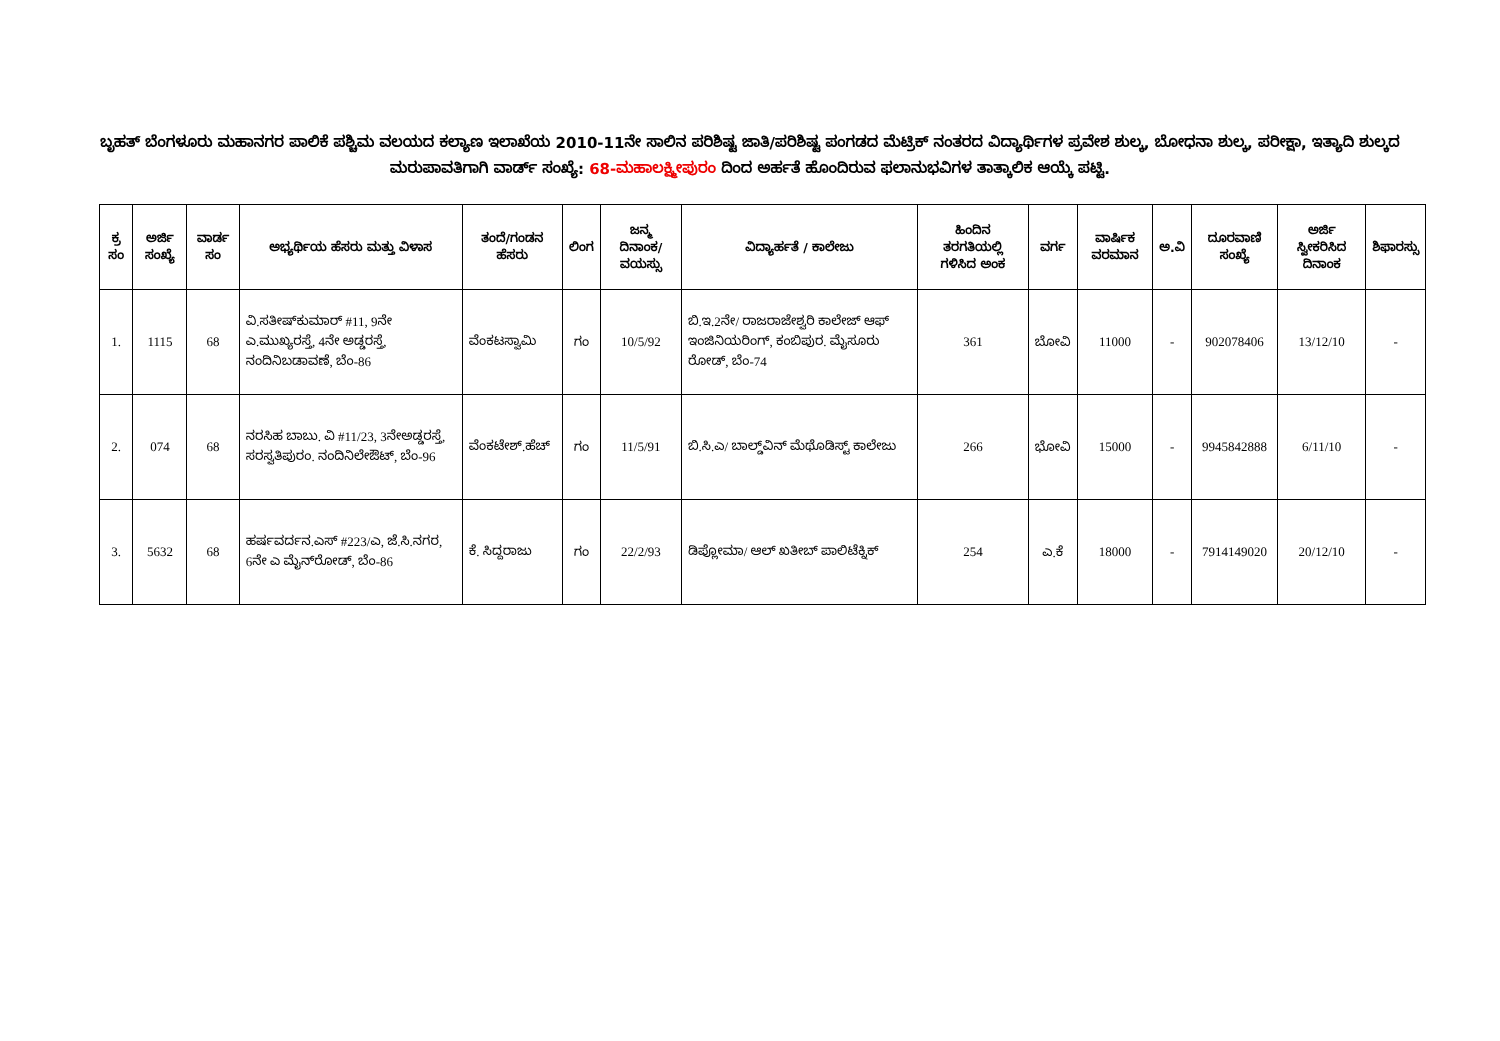ಬೃಹತ್ ಬೆಂಗಳೂರು ಮಹಾನಗರ ಪಾಲಿಕೆ ಪಶ್ಚಿಮ ವಲಯದ ಕಲ್ಯಾಣ ಇಲಾಖೆಯ 2010-11ನೇ ಸಾಲಿನ ಪರಿಶಿಷ್ಟ ಜಾತಿ/ಪರಿಶಿಷ್ಟ ಪಂಗಡದ ಮೆಟ್ರಿಕ್ ನಂತರದ ವಿದ್ಯಾರ್ಥಿಗಳ ಪ್ರವೇಶ ಶುಲ್ಕ, ಬೋಧನಾ ಶುಲ್ಕ, ಪರೀಕ್ಷಾ, ಇತ್ಯಾದಿ ಶುಲ್ಕದ ಮರುಪಾವತಿಗಾಗಿ ವಾರ್ಡ್ ಸಂಖ್ಯೆ: 68-ಮಹಾಲಕ್ಷ್ಮೀಪುರಂ ದಿಂದ ಅರ್ಹತೆ ಹೊಂದಿರುವ ಫಲಾನುಭವಿಗಳ ತಾತ್ಕಾಲಿಕ ಆಯ್ಕೆ ಪಟ್ಟಿ.
| ಕ್ರ ಸಂ | ಅರ್ಜಿ ಸಂಖ್ಯೆ | ವಾರ್ಡ ಸಂ | ಅಭ್ಯರ್ಥಿಯ ಹೆಸರು ಮತ್ತು ವಿಳಾಸ | ತಂದೆ/ಗಂಡನ ಹೆಸರು | ಲಿಂಗ | ಜನ್ಮ ದಿನಾಂಕ/ ವಯಸ್ಸು | ವಿದ್ಯಾರ್ಹತೆ / ಕಾಲೇಜು | ಹಿಂದಿನ ತರಗತಿಯಲ್ಲಿ ಗಳಿಸಿದ ಅಂಕ | ವರ್ಗ | ವಾರ್ಷಿಕ ವರಮಾನ | ಅ.ವಿ | ದೂರವಾಣಿ ಸಂಖ್ಯೆ | ಅರ್ಜಿ ಸ್ವೀಕರಿಸಿದ ದಿನಾಂಕ | ಶಿಫಾರಸ್ಸು |
| --- | --- | --- | --- | --- | --- | --- | --- | --- | --- | --- | --- | --- | --- | --- |
| 1. | 1115 | 68 | ವಿ.ಸತೀಷ್‌ಕುಮಾರ್ #11, 9ನೇ ಎ.ಮುಖ್ಯರಸ್ತೆ, 4ನೇ ಅಡ್ಡರಸ್ತೆ, ನಂದಿನಿಬಡಾವಣೆ, ಬೆಂ-86 | ವೆಂಕಟಸ್ವಾಮಿ | ಗಂ | 10/5/92 | ಬಿ.ಇ.2ನೇ/ ರಾಜರಾಜೇಶ್ವರಿ ಕಾಲೇಜ್ ಆಫ್ ಇಂಜಿನಿಯರಿಂಗ್, ಕಂಬಿಪುರ. ಮೈಸೂರು ರೋಡ್, ಬೆಂ-74 | 361 | ಬೋವಿ | 11000 | - | 902078406 | 13/12/10 | - |
| 2. | 074 | 68 | ನರಸಿಹ ಬಾಬು. ವಿ #11/23, 3ನೇಅಡ್ಡರಸ್ತೆ, ಸರಸ್ವತಿಪುರಂ. ನಂದಿನಿಲೇಔಟ್, ಬೆಂ-96 | ವೆಂಕಟೇಶ್.ಹೆಚ್ | ಗಂ | 11/5/91 | ಬಿ.ಸಿ.ಎ/ ಬಾಲ್ಡ್‌ವಿನ್ ಮೆಥೊಡಿಸ್ಟ್ ಕಾಲೇಜು | 266 | ಭೋವಿ | 15000 | - | 9945842888 | 6/11/10 | - |
| 3. | 5632 | 68 | ಹರ್ಷವರ್ದನ.ಎಸ್ #223/ಎ, ಜೆ.ಸಿ.ನಗರ, 6ನೇ ಎ ಮೈನ್‌ರೋಡ್, ಬೆಂ-86 | ಕೆ. ಸಿದ್ದರಾಜು | ಗಂ | 22/2/93 | ಡಿಪ್ಲೋಮಾ/ ಆಲ್ ಖತೀಬ್ ಪಾಲಿಟೆಕ್ನಿಕ್ | 254 | ಎ.ಕೆ | 18000 | - | 7914149020 | 20/12/10 | - |